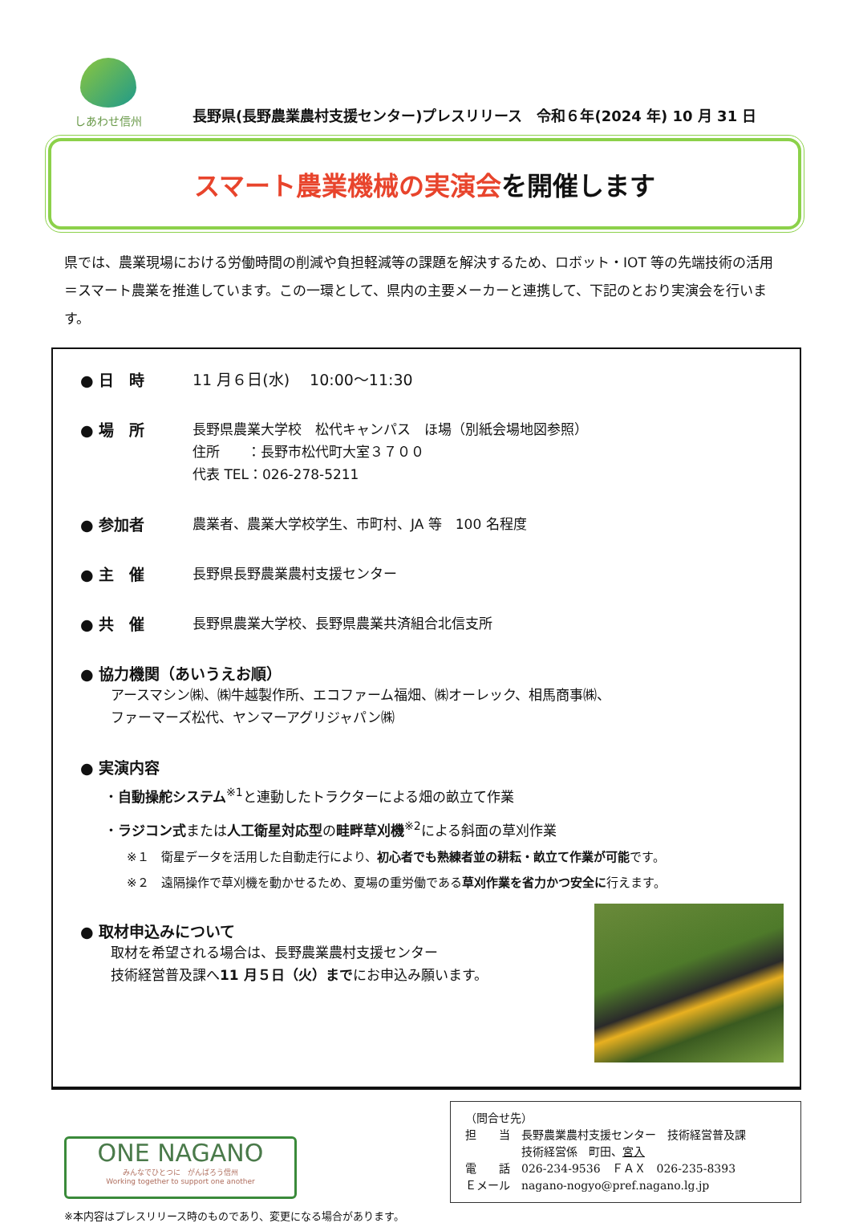しあわせ信州
長野県(長野農業農村支援センター)プレスリリース　令和６年(2024 年) 10 月 31 日
スマート農業機械の実演会を開催します
県では、農業現場における労働時間の削減や負担軽減等の課題を解決するため、ロボット・IOT 等の先端技術の活用＝スマート農業を推進しています。この一環として、県内の主要メーカーと連携して、下記のとおり実演会を行います。
● 日　時
11 月６日(水)　 10:00～11:30
● 場　所
長野県農業大学校　松代キャンパス　ほ場（別紙会場地図参照）
住所　　：長野市松代町大室３７００
代表 TEL：026-278-5211
● 参加者
農業者、農業大学校学生、市町村、JA 等　100 名程度
● 主　催
長野県長野農業農村支援センター
● 共　催
長野県農業大学校、長野県農業共済組合北信支所
● 協力機関（あいうえお順）
アースマシン㈱、㈱牛越製作所、エコファーム福畑、㈱オーレック、相馬商事㈱、
ファーマーズ松代、ヤンマーアグリジャパン㈱
● 実演内容
・自動操舵システム<sup>※1</sup>と連動したトラクターによる畑の畝立て作業
・ラジコン式または人工衛星対応型の畦畔草刈機<sup>※2</sup>による斜面の草刈作業
※１　衛星データを活用した自動走行により、初心者でも熟練者並の耕耘・畝立て作業が可能です。
※２　遠隔操作で草刈機を動かせるため、夏場の重労働である草刈作業を省力かつ安全に行えます。
● 取材申込みについて
取材を希望される場合は、長野農業農村支援センター
技術経営普及課へ11 月５日（火）までにお申込み願います。
ONE NAGANO
みんなでひとつに　がんばろう信州
Working together to support one another
（問合せ先）
担　　当　長野農業農村支援センター　技術経営普及課
　　　　　技術経営係　町田、宮入
電　　話　026-234-9536　ＦＡＸ　026-235-8393
Ｅメール　nagano-nogyo@pref.nagano.lg.jp
※本内容はプレスリリース時のものであり、変更になる場合があります。